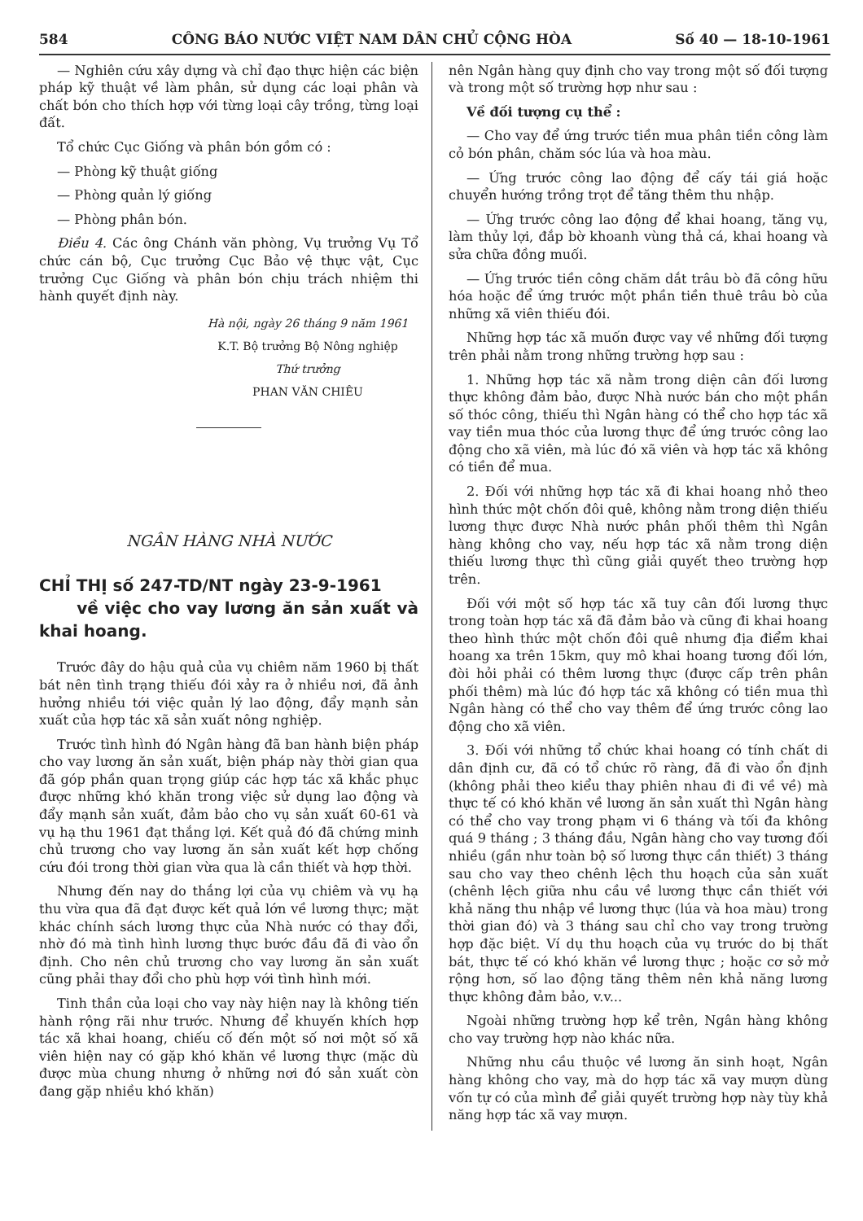584 CÔNG BÁO NƯỚC VIỆT NAM DÂN CHỦ CỘNG HÒA Số 40 — 18-10-1961
— Nghiên cứu xây dựng và chỉ đạo thực hiện các biện pháp kỹ thuật về làm phân, sử dụng các loại phân và chất bón cho thích hợp với từng loại cây trồng, từng loại đất.
Tổ chức Cục Giống và phân bón gồm có :
— Phòng kỹ thuật giống
— Phòng quản lý giống
— Phòng phân bón.
Điều 4. Các ông Chánh văn phòng, Vụ trưởng Vụ Tổ chức cán bộ, Cục trưởng Cục Bảo vệ thực vật, Cục trưởng Cục Giống và phân bón chịu trách nhiệm thi hành quyết định này.
Hà nội, ngày 26 tháng 9 năm 1961
K.T. Bộ trưởng Bộ Nông nghiệp
Thứ trưởng
PHAN VĂN CHIÊU
NGÂN HÀNG NHÀ NƯỚC
CHỈ THỊ số 247-TD/NT ngày 23-9-1961
về việc cho vay lương ăn sản xuất và khai hoang.
Trước đây do hậu quả của vụ chiêm năm 1960 bị thất bát nên tình trạng thiếu đói xảy ra ở nhiều nơi, đã ảnh hưởng nhiều tới việc quản lý lao động, đẩy mạnh sản xuất của hợp tác xã sản xuất nông nghiệp.
Trước tình hình đó Ngân hàng đã ban hành biện pháp cho vay lương ăn sản xuất, biện pháp này thời gian qua đã góp phần quan trọng giúp các hợp tác xã khắc phục được những khó khăn trong việc sử dụng lao động và đẩy mạnh sản xuất, đảm bảo cho vụ sản xuất 60-61 và vụ hạ thu 1961 đạt thắng lợi. Kết quả đó đã chứng minh chủ trương cho vay lương ăn sản xuất kết hợp chống cứu đói trong thời gian vừa qua là cần thiết và hợp thời.
Nhưng đến nay do thắng lợi của vụ chiêm và vụ hạ thu vừa qua đã đạt được kết quả lớn về lương thực; mặt khác chính sách lương thực của Nhà nước có thay đổi, nhờ đó mà tình hình lương thực bước đầu đã đi vào ổn định. Cho nên chủ trương cho vay lương ăn sản xuất cũng phải thay đổi cho phù hợp với tình hình mới.
Tinh thần của loại cho vay này hiện nay là không tiến hành rộng rãi như trước. Nhưng để khuyến khích hợp tác xã khai hoang, chiếu cố đến một số nơi một số xã viên hiện nay có gặp khó khăn về lương thực (mặc dù được mùa chung nhưng ở những nơi đó sản xuất còn đang gặp nhiều khó khăn)
nên Ngân hàng quy định cho vay trong một số đối tượng và trong một số trường hợp như sau :
Về đối tượng cụ thể :
— Cho vay để ứng trước tiền mua phân tiền công làm cỏ bón phân, chăm sóc lúa và hoa màu.
— Ứng trước công lao động để cấy tái giá hoặc chuyển hướng trồng trọt để tăng thêm thu nhập.
— Ứng trước công lao động để khai hoang, tăng vụ, làm thủy lợi, đắp bờ khoanh vùng thả cá, khai hoang và sửa chữa đồng muối.
— Ứng trước tiền công chăm dắt trâu bò đã công hữu hóa hoặc để ứng trước một phần tiền thuê trâu bò của những xã viên thiếu đói.
Những hợp tác xã muốn được vay về những đối tượng trên phải nằm trong những trường hợp sau :
1. Những hợp tác xã nằm trong diện cân đối lương thực không đảm bảo, được Nhà nước bán cho một phần số thóc công, thiếu thì Ngân hàng có thể cho hợp tác xã vay tiền mua thóc của lương thực để ứng trước công lao động cho xã viên, mà lúc đó xã viên và hợp tác xã không có tiền để mua.
2. Đối với những hợp tác xã đi khai hoang nhỏ theo hình thức một chốn đôi quê, không nằm trong diện thiếu lương thực được Nhà nước phân phối thêm thì Ngân hàng không cho vay, nếu hợp tác xã nằm trong diện thiếu lương thực thì cũng giải quyết theo trường hợp trên.
Đối với một số hợp tác xã tuy cân đối lương thực trong toàn hợp tác xã đã đảm bảo và cũng đi khai hoang theo hình thức một chốn đôi quê nhưng địa điểm khai hoang xa trên 15km, quy mô khai hoang tương đối lớn, đòi hỏi phải có thêm lương thực (được cấp trên phân phối thêm) mà lúc đó hợp tác xã không có tiền mua thì Ngân hàng có thể cho vay thêm để ứng trước công lao động cho xã viên.
3. Đối với những tổ chức khai hoang có tính chất di dân định cư, đã có tổ chức rõ ràng, đã đi vào ổn định (không phải theo kiểu thay phiên nhau đi đi về về) mà thực tế có khó khăn về lương ăn sản xuất thì Ngân hàng có thể cho vay trong phạm vi 6 tháng và tối đa không quá 9 tháng ; 3 tháng đầu, Ngân hàng cho vay tương đối nhiều (gần như toàn bộ số lương thực cần thiết) 3 tháng sau cho vay theo chênh lệch thu hoạch của sản xuất (chênh lệch giữa nhu cầu về lương thực cần thiết với khả năng thu nhập về lương thực (lúa và hoa màu) trong thời gian đó) và 3 tháng sau chỉ cho vay trong trường hợp đặc biệt. Ví dụ thu hoạch của vụ trước do bị thất bát, thực tế có khó khăn về lương thực ; hoặc cơ sở mở rộng hơn, số lao động tăng thêm nên khả năng lương thực không đảm bảo, v.v...
Ngoài những trường hợp kể trên, Ngân hàng không cho vay trường hợp nào khác nữa.
Những nhu cầu thuộc về lương ăn sinh hoạt, Ngân hàng không cho vay, mà do hợp tác xã vay mượn dùng vốn tự có của mình để giải quyết trường hợp này tùy khả năng hợp tác xã vay mượn.